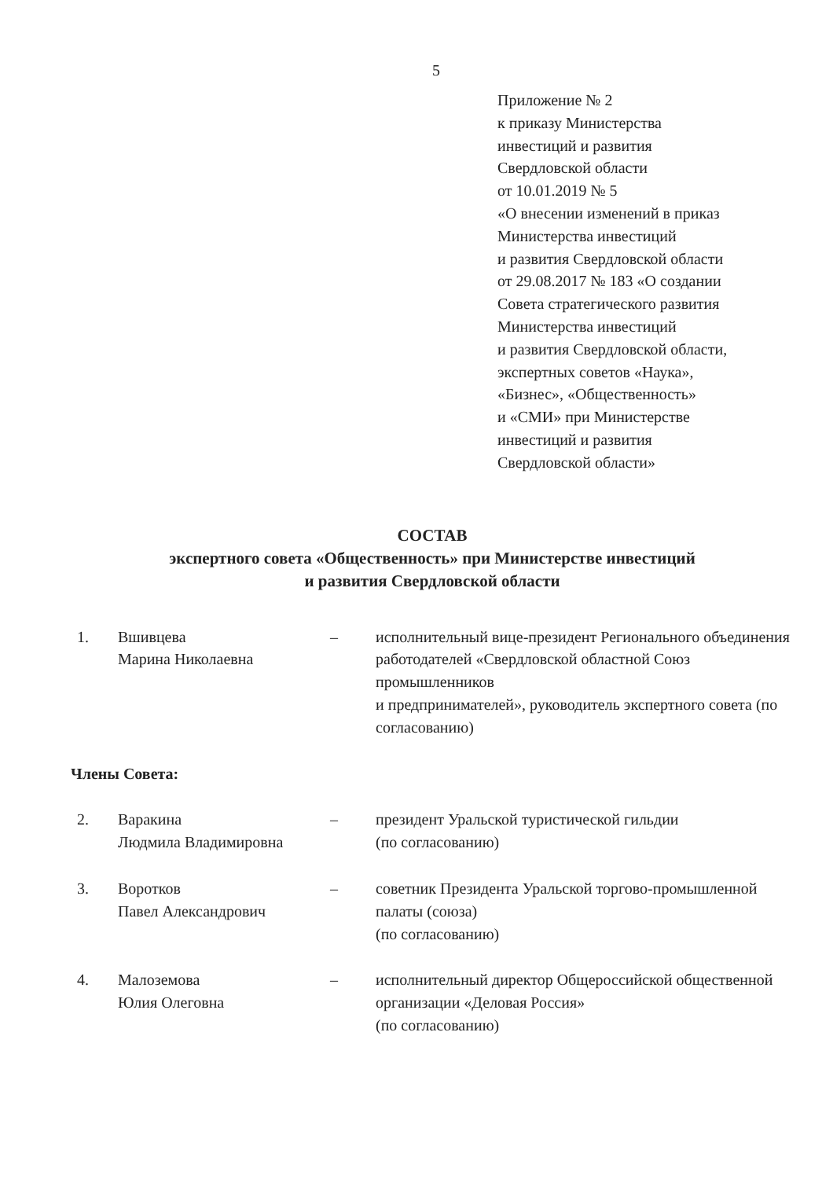5
Приложение № 2
к приказу Министерства
инвестиций и развития
Свердловской области
от 10.01.2019 № 5
«О внесении изменений в приказ
Министерства инвестиций
и развития Свердловской области
от 29.08.2017 № 183 «О создании
Совета стратегического развития
Министерства инвестиций
и развития Свердловской области,
экспертных советов «Наука»,
«Бизнес», «Общественность»
и «СМИ» при Министерстве
инвестиций и развития
Свердловской области»
СОСТАВ
экспертного совета «Общественность» при Министерстве инвестиций
и развития Свердловской области
| 1. | Вшивцева Марина Николаевна | – | исполнительный вице-президент Регионального объединения работодателей «Свердловской областной Союз промышленников и предпринимателей», руководитель экспертного совета (по согласованию) |
| Члены Совета: | | | |
| 2. | Варакина Людмила Владимировна | – | президент Уральской туристической гильдии (по согласованию) |
| 3. | Воротков Павел Александрович | – | советник Президента Уральской торгово-промышленной палаты (союза) (по согласованию) |
| 4. | Малоземова Юлия Олеговна | – | исполнительный директор Общероссийской общественной организации «Деловая Россия» (по согласованию) |